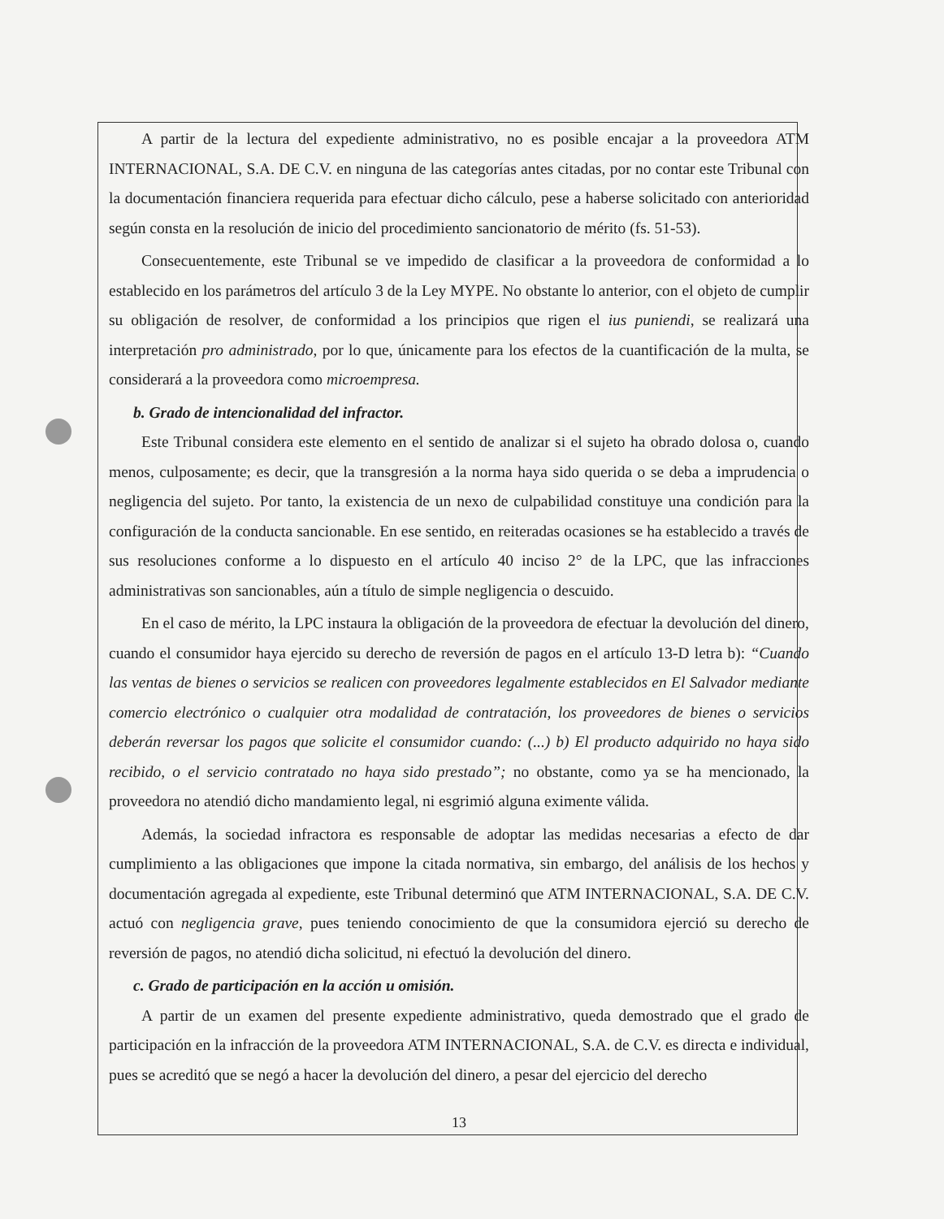A partir de la lectura del expediente administrativo, no es posible encajar a la proveedora ATM INTERNACIONAL, S.A. DE C.V. en ninguna de las categorías antes citadas, por no contar este Tribunal con la documentación financiera requerida para efectuar dicho cálculo, pese a haberse solicitado con anterioridad según consta en la resolución de inicio del procedimiento sancionatorio de mérito (fs. 51-53).
Consecuentemente, este Tribunal se ve impedido de clasificar a la proveedora de conformidad a lo establecido en los parámetros del artículo 3 de la Ley MYPE. No obstante lo anterior, con el objeto de cumplir su obligación de resolver, de conformidad a los principios que rigen el ius puniendi, se realizará una interpretación pro administrado, por lo que, únicamente para los efectos de la cuantificación de la multa, se considerará a la proveedora como microempresa.
b. Grado de intencionalidad del infractor.
Este Tribunal considera este elemento en el sentido de analizar si el sujeto ha obrado dolosa o, cuando menos, culposamente; es decir, que la transgresión a la norma haya sido querida o se deba a imprudencia o negligencia del sujeto. Por tanto, la existencia de un nexo de culpabilidad constituye una condición para la configuración de la conducta sancionable. En ese sentido, en reiteradas ocasiones se ha establecido a través de sus resoluciones conforme a lo dispuesto en el artículo 40 inciso 2° de la LPC, que las infracciones administrativas son sancionables, aún a título de simple negligencia o descuido.
En el caso de mérito, la LPC instaura la obligación de la proveedora de efectuar la devolución del dinero, cuando el consumidor haya ejercido su derecho de reversión de pagos en el artículo 13-D letra b): “Cuando las ventas de bienes o servicios se realicen con proveedores legalmente establecidos en El Salvador mediante comercio electrónico o cualquier otra modalidad de contratación, los proveedores de bienes o servicios deberán reversar los pagos que solicite el consumidor cuando: (...) b) El producto adquirido no haya sido recibido, o el servicio contratado no haya sido prestado”; no obstante, como ya se ha mencionado, la proveedora no atendió dicho mandamiento legal, ni esgrimió alguna eximente válida.
Además, la sociedad infractora es responsable de adoptar las medidas necesarias a efecto de dar cumplimiento a las obligaciones que impone la citada normativa, sin embargo, del análisis de los hechos y documentación agregada al expediente, este Tribunal determinó que ATM INTERNACIONAL, S.A. DE C.V. actuó con negligencia grave, pues teniendo conocimiento de que la consumidora ejerció su derecho de reversión de pagos, no atendió dicha solicitud, ni efectuó la devolución del dinero.
c. Grado de participación en la acción u omisión.
A partir de un examen del presente expediente administrativo, queda demostrado que el grado de participación en la infracción de la proveedora ATM INTERNACIONAL, S.A. de C.V. es directa e individual, pues se acreditó que se negó a hacer la devolución del dinero, a pesar del ejercicio del derecho
13